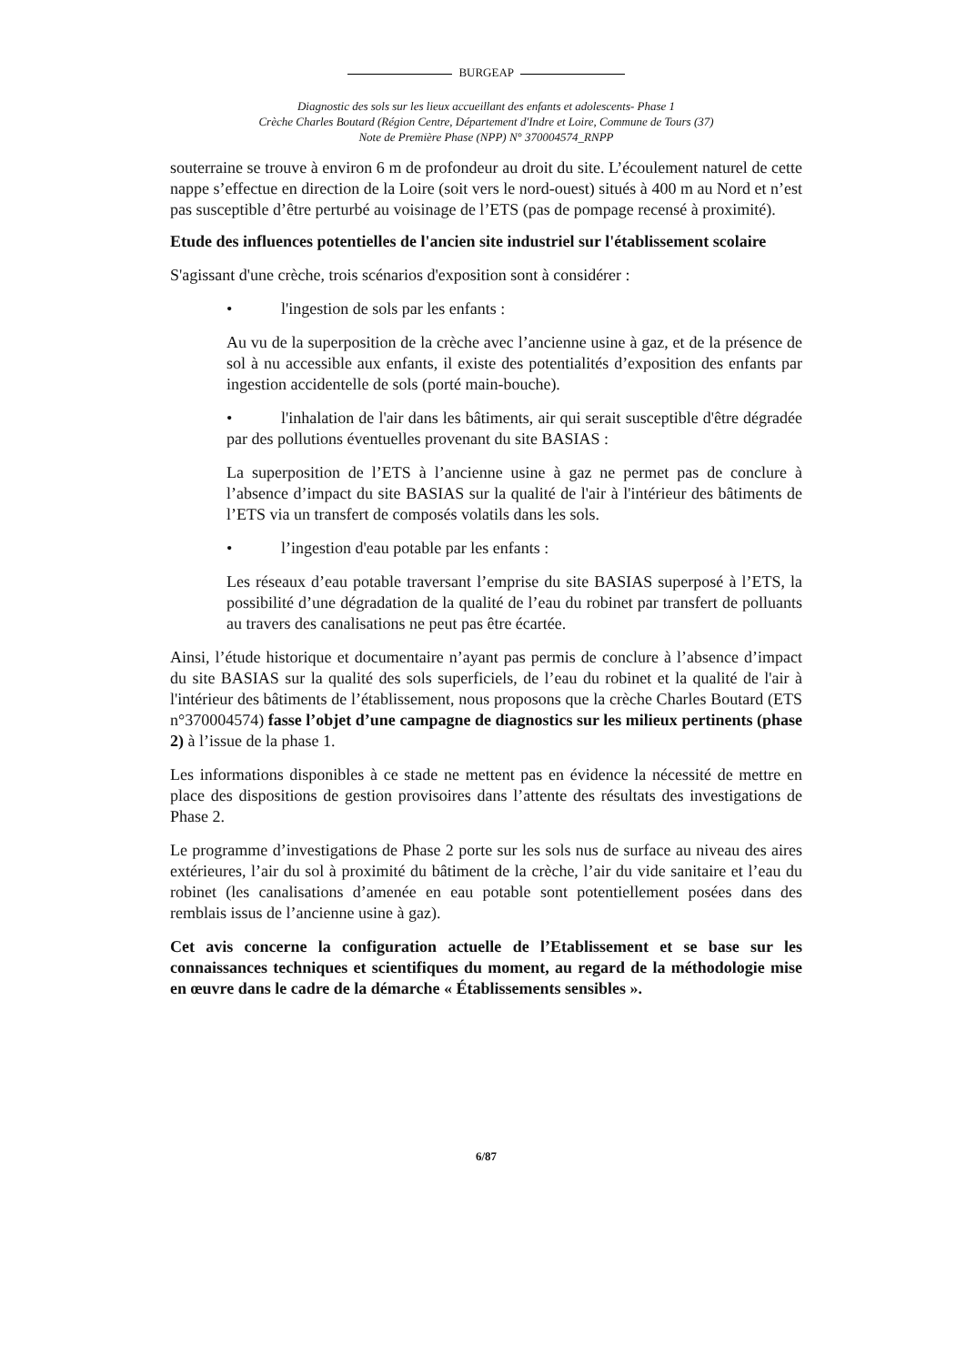BURGEAP
Diagnostic des sols sur les lieux accueillant des enfants et adolescents- Phase 1
Crèche Charles Boutard (Région Centre, Département d'Indre et Loire, Commune de Tours (37)
Note de Première Phase (NPP) N° 370004574_RNPP
souterraine se trouve à environ 6 m de profondeur au droit du site. L’écoulement naturel de cette nappe s’effectue en direction de la Loire (soit vers le nord-ouest) situés à 400 m au Nord et n’est pas susceptible d’être perturbé au voisinage de l’ETS (pas de pompage recensé à proximité).
Etude des influences potentielles de l'ancien site industriel sur l'établissement scolaire
S'agissant d'une crèche, trois scénarios d'exposition sont à considérer :
• l'ingestion de sols par les enfants :
Au vu de la superposition de la crèche avec l’ancienne usine à gaz, et de la présence de sol à nu accessible aux enfants, il existe des potentialités d’exposition des enfants par ingestion accidentelle de sols (porté main-bouche).
• l'inhalation de l'air dans les bâtiments, air qui serait susceptible d'être dégradée par des pollutions éventuelles provenant du site BASIAS :
La superposition de l’ETS à l’ancienne usine à gaz ne permet pas de conclure à l’absence d’impact du site BASIAS sur la qualité de l'air à l'intérieur des bâtiments de l’ETS via un transfert de composés volatils dans les sols.
• l’ingestion d'eau potable par les enfants :
Les réseaux d’eau potable traversant l’emprise du site BASIAS superposé à l’ETS, la possibilité d’une dégradation de la qualité de l’eau du robinet par transfert de polluants au travers des canalisations ne peut pas être écartée.
Ainsi, l’étude historique et documentaire n’ayant pas permis de conclure à l’absence d’impact du site BASIAS sur la qualité des sols superficiels, de l’eau du robinet et la qualité de l'air à l'intérieur des bâtiments de l’établissement, nous proposons que la crèche Charles Boutard (ETS n°370004574) fasse l’objet d’une campagne de diagnostics sur les milieux pertinents (phase 2) à l’issue de la phase 1.
Les informations disponibles à ce stade ne mettent pas en évidence la nécessité de mettre en place des dispositions de gestion provisoires dans l’attente des résultats des investigations de Phase 2.
Le programme d’investigations de Phase 2 porte sur les sols nus de surface au niveau des aires extérieures, l’air du sol à proximité du bâtiment de la crèche, l’air du vide sanitaire et l’eau du robinet (les canalisations d’amenée en eau potable sont potentiellement posées dans des remblais issus de l’ancienne usine à gaz).
Cet avis concerne la configuration actuelle de l’Etablissement et se base sur les connaissances techniques et scientifiques du moment, au regard de la méthodologie mise en œuvre dans le cadre de la démarche « Établissements sensibles ».
6/87